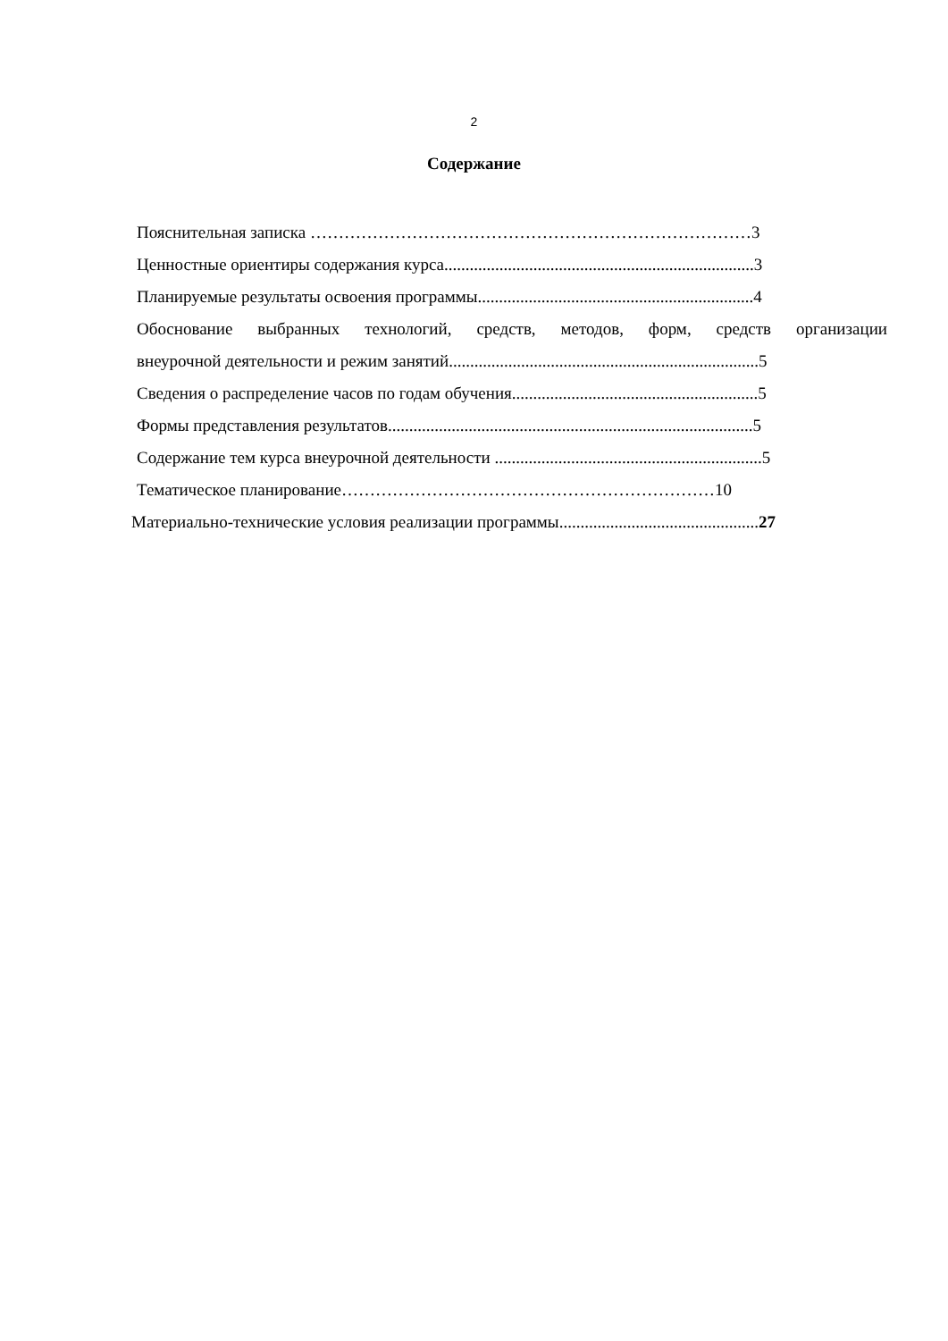2
Содержание
Пояснительная записка ……………………………………………………………………3
Ценностные ориентиры содержания курса.........................................................................3
Планируемые результаты освоения программы.................................................................4
Обоснование выбранных технологий, средств, методов, форм, средств организации
внеурочной деятельности и режим занятий.........................................................................5
Сведения о распределение часов по годам обучения..........................................................5
Формы представления результатов......................................................................................5
Содержание тем курса внеурочной деятельности ...............................................................5
Тематическое планирование…………………………………………………………10
Материально-технические условия реализации программы...............................................27